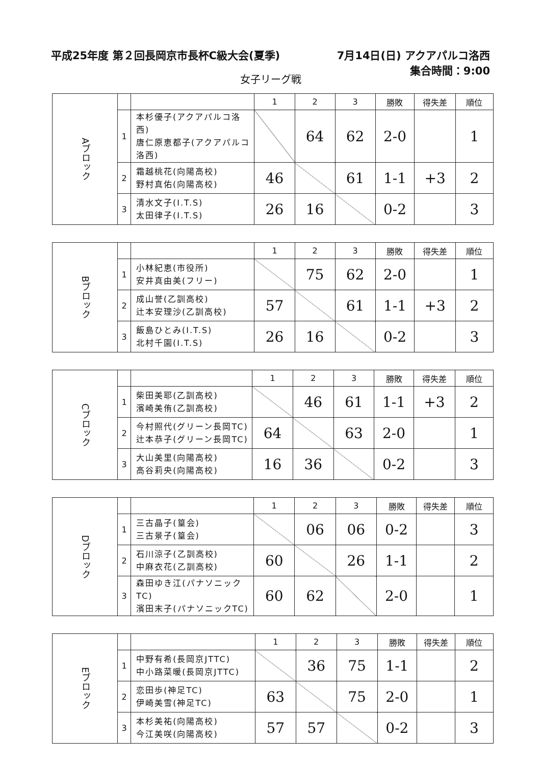平成25年度 第２回長岡京市長杯C級大会(夏季)
7月14日(日) アクアパルコ洛西
集合時間：9:00
女子リーグ戦
| Aブロック | | | 1 | 2 | 3 | 勝敗 | 得失差 | 順位 |
| | 1 | 本杉優子(アクアパルコ洛西) 唐仁原恵都子(アクアパルコ洛西) | | 64 | 62 | 2-0 | | 1 |
| | 2 | 霜越桃花(向陽高校) 野村真佑(向陽高校) | 46 | | 61 | 1-1 | +3 | 2 |
| | 3 | 清水文子(I.T.S) 太田律子(I.T.S) | 26 | 16 | | 0-2 | | 3 |
| Bブロック | | | 1 | 2 | 3 | 勝敗 | 得失差 | 順位 |
| | 1 | 小林紀恵(市役所) 安井真由美(フリー) | | 75 | 62 | 2-0 | | 1 |
| | 2 | 成山誉(乙訓高校) 辻本安理沙(乙訓高校) | 57 | | 61 | 1-1 | +3 | 2 |
| | 3 | 飯島ひとみ(I.T.S) 北村千園(I.T.S) | 26 | 16 | | 0-2 | | 3 |
| Cブロック | | | 1 | 2 | 3 | 勝敗 | 得失差 | 順位 |
| | 1 | 柴田美耶(乙訓高校) 濱崎美侑(乙訓高校) | | 46 | 61 | 1-1 | +3 | 2 |
| | 2 | 今村照代(グリーン長岡TC) 辻本恭子(グリーン長岡TC) | 64 | | 63 | 2-0 | | 1 |
| | 3 | 大山美里(向陽高校) 高谷莉央(向陽高校) | 16 | 36 | | 0-2 | | 3 |
| Dブロック | | | 1 | 2 | 3 | 勝敗 | 得失差 | 順位 |
| | 1 | 三古晶子(篁会) 三古景子(篁会) | | 06 | 06 | 0-2 | | 3 |
| | 2 | 石川涼子(乙訓高校) 中麻衣花(乙訓高校) | 60 | | 26 | 1-1 | | 2 |
| | 3 | 森田ゆき江(パナソニックTC) 濱田末子(パナソニックTC) | 60 | 62 | | 2-0 | | 1 |
| Eブロック | | | 1 | 2 | 3 | 勝敗 | 得失差 | 順位 |
| | 1 | 中野有希(長岡京JTTC) 中小路菜暖(長岡京JTTC) | | 36 | 75 | 1-1 | | 2 |
| | 2 | 恋田歩(神足TC) 伊崎美雪(神足TC) | 63 | | 75 | 2-0 | | 1 |
| | 3 | 本杉美祐(向陽高校) 今江美咲(向陽高校) | 57 | 57 | | 0-2 | | 3 |